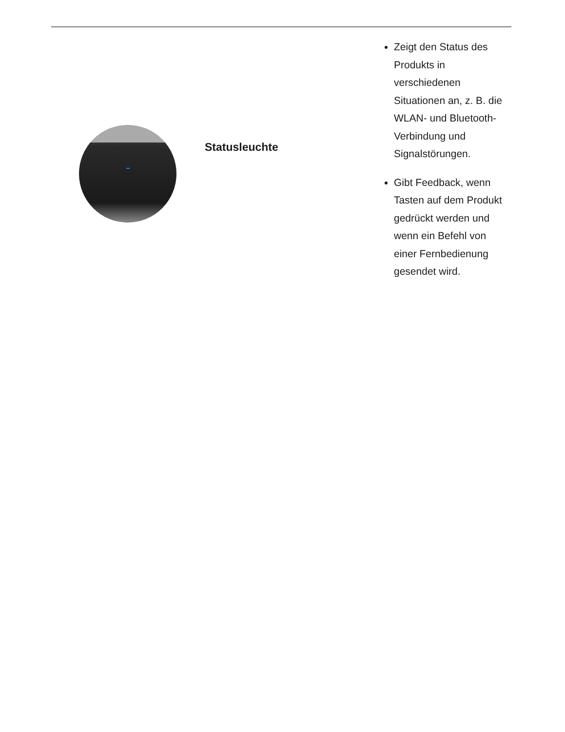| | Statusleuchte | Zeigt den Status des Produkts in verschiedenen Situationen an, z. B. die WLAN- und Bluetooth-Verbindung und Signalstörungen. Gibt Feedback, wenn Tasten auf dem Produkt gedrückt werden und wenn ein Befehl von einer Fernbedienung gesendet wird. |